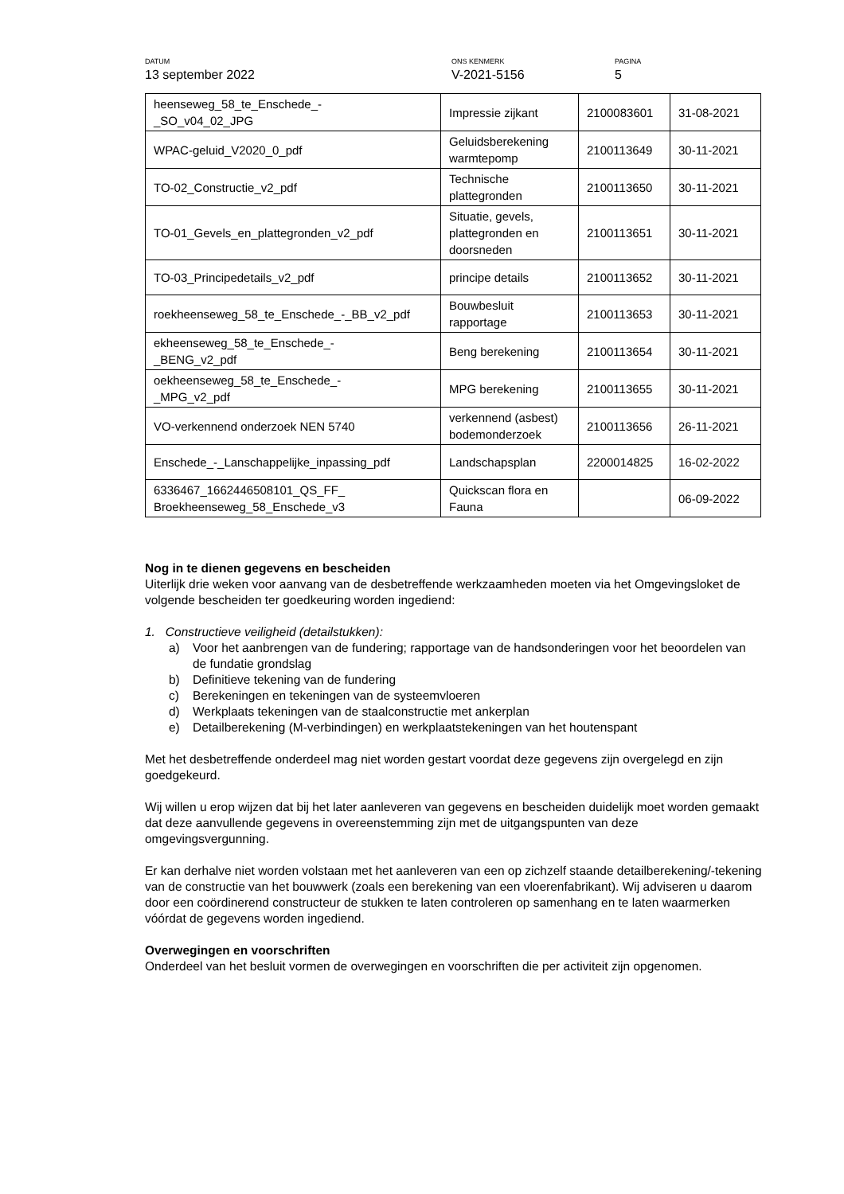DATUM
13 september 2022
ONS KENMERK
V-2021-5156
PAGINA
5
| heenseweg_58_te_Enschede_- _SO_v04_02_JPG | Impressie zijkant | 2100083601 | 31-08-2021 |
| WPAC-geluid_V2020_0_pdf | Geluidsberekening warmtepomp | 2100113649 | 30-11-2021 |
| TO-02_Constructie_v2_pdf | Technische plattegronden | 2100113650 | 30-11-2021 |
| TO-01_Gevels_en_plattegronden_v2_pdf | Situatie, gevels, plattegronden en doorsneden | 2100113651 | 30-11-2021 |
| TO-03_Principedetails_v2_pdf | principe details | 2100113652 | 30-11-2021 |
| roekheenseweg_58_te_Enschede_-_BB_v2_pdf | Bouwbesluit rapportage | 2100113653 | 30-11-2021 |
| ekheenseweg_58_te_Enschede_- _BENG_v2_pdf | Beng berekening | 2100113654 | 30-11-2021 |
| oekheenseweg_58_te_Enschede_- _MPG_v2_pdf | MPG berekening | 2100113655 | 30-11-2021 |
| VO-verkennend onderzoek NEN 5740 | verkennend (asbest) bodemonderzoek | 2100113656 | 26-11-2021 |
| Enschede_-_Lanschappelijke_inpassing_pdf | Landschapsplan | 2200014825 | 16-02-2022 |
| 6336467_1662446508101_QS_FF_ Broekheenseweg_58_Enschede_v3 | Quickscan flora en Fauna | | 06-09-2022 |
Nog in te dienen gegevens en bescheiden
Uiterlijk drie weken voor aanvang van de desbetreffende werkzaamheden moeten via het Omgevingsloket de volgende bescheiden ter goedkeuring worden ingediend:
1. Constructieve veiligheid (detailstukken):
a) Voor het aanbrengen van de fundering; rapportage van de handsonderingen voor het beoordelen van de fundatie grondslag
b) Definitieve tekening van de fundering
c) Berekeningen en tekeningen van de systeemvloeren
d) Werkplaats tekeningen van de staalconstructie met ankerplan
e) Detailberekening (M-verbindingen) en werkplaatstekeningen van het houtenspant
Met het desbetreffende onderdeel mag niet worden gestart voordat deze gegevens zijn overgelegd en zijn goedgekeurd.
Wij willen u erop wijzen dat bij het later aanleveren van gegevens en bescheiden duidelijk moet worden gemaakt dat deze aanvullende gegevens in overeenstemming zijn met de uitgangspunten van deze omgevingsvergunning.
Er kan derhalve niet worden volstaan met het aanleveren van een op zichzelf staande detailberekening/-tekening van de constructie van het bouwwerk (zoals een berekening van een vloerenfabrikant). Wij adviseren u daarom door een coördinerend constructeur de stukken te laten controleren op samenhang en te laten waarmerken vóórdat de gegevens worden ingediend.
Overwegingen en voorschriften
Onderdeel van het besluit vormen de overwegingen en voorschriften die per activiteit zijn opgenomen.